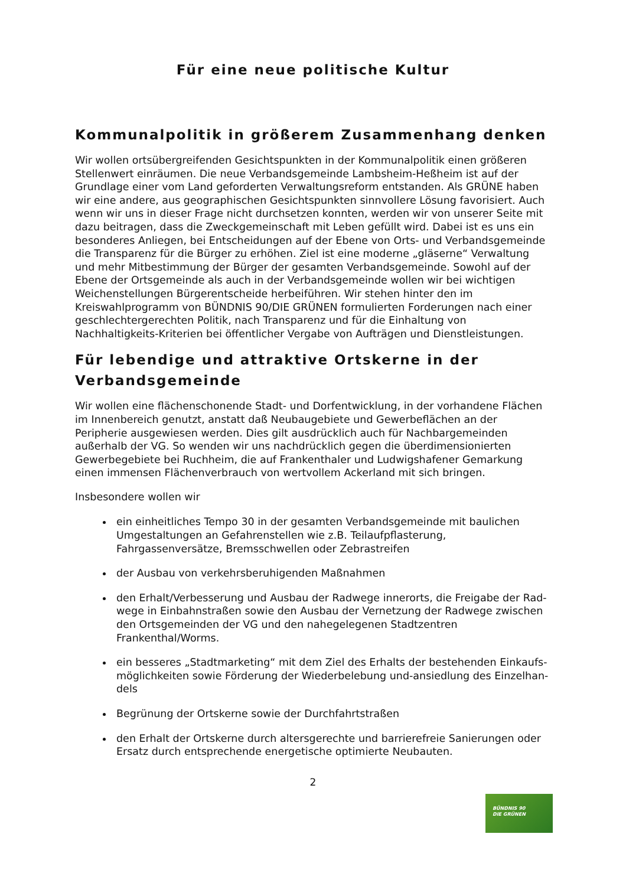Für eine neue politische Kultur
Kommunalpolitik in größerem Zusammenhang denken
Wir wollen ortsübergreifenden Gesichtspunkten in der Kommunalpolitik einen größeren Stellenwert einräumen. Die neue Verbandsgemeinde Lambsheim-Heßheim ist auf der Grundlage einer vom Land geforderten Verwaltungsreform entstanden. Als GRÜNE haben wir eine andere, aus geographischen Gesichtspunkten sinnvollere Lösung favorisiert. Auch wenn wir uns in dieser Frage nicht durchsetzen konnten, werden wir von unserer Seite mit dazu beitragen, dass die Zweckgemeinschaft mit Leben gefüllt wird. Dabei ist es uns ein besonderes Anliegen, bei Entscheidungen auf der Ebene von Orts- und Verbandsgemeinde die Transparenz für die Bürger zu erhöhen. Ziel ist eine moderne „gläserne“ Verwaltung und mehr Mitbestimmung der Bürger der gesamten Verbandsgemeinde. Sowohl auf der Ebene der Ortsgemeinde als auch in der Verbandsgemeinde wollen wir bei wichtigen Weichen­stellungen Bürgerentscheide herbeiführen. Wir stehen hinter den im Kreiswahlprogramm von BÜNDNIS 90/DIE GRÜNEN formulierten Forderungen nach einer geschlechtergerechten Politik, nach Transparenz und für die Einhaltung von Nachhaltigkeits-Kriterien bei öffentlicher Vergabe von Aufträgen und Dienstleistungen.
Für lebendige und attraktive Ortskerne in der Verbandsgemeinde
Wir wollen eine flächenschonende Stadt- und Dorfentwicklung, in der vorhandene Flächen im Innenbereich genutzt, anstatt daß Neubaugebiete und Gewerbeflächen an der Peripherie ausgewiesen werden. Dies gilt ausdrücklich auch für Nachbargemeinden außerhalb der VG. So wenden wir uns nachdrücklich gegen die überdimensionierten Gewerbegebiete bei Ruchheim, die auf Frankenthaler und Ludwigshafener Gemarkung einen immensen Flächenverbrauch von wertvollem Ackerland mit sich bringen.
Insbesondere wollen wir
ein einheitliches Tempo 30 in der gesamten Verbandsgemeinde mit baulichen Umge­staltungen an Gefahrenstellen wie z.B. Teilaufpflasterung, Fahrgassenversätze, Bremsschwellen oder Zebrastreifen
der Ausbau von verkehrsberuhigenden Maßnahmen
den Erhalt/Verbesserung und Ausbau der Radwege innerorts, die Freigabe der Rad­wege in Einbahnstraßen sowie den Ausbau der Vernetzung der Radwege zwischen den Ortsgemeinden der VG und den nahegelegenen Stadtzentren Frankenthal/Worms.
ein besseres „Stadtmarketing“ mit dem Ziel des Erhalts der bestehenden Einkaufs­möglichkeiten sowie Förderung der Wiederbelebung und-ansiedlung des Einzelhan­dels
Begrünung der Ortskerne sowie der Durchfahrtstraßen
den Erhalt der Ortskerne durch altersgerechte und barrierefreie Sanierungen oder Er­satz durch entsprechende energetische optimierte Neubauten.
2
BÜNDNIS 90
DIE GRÜNEN